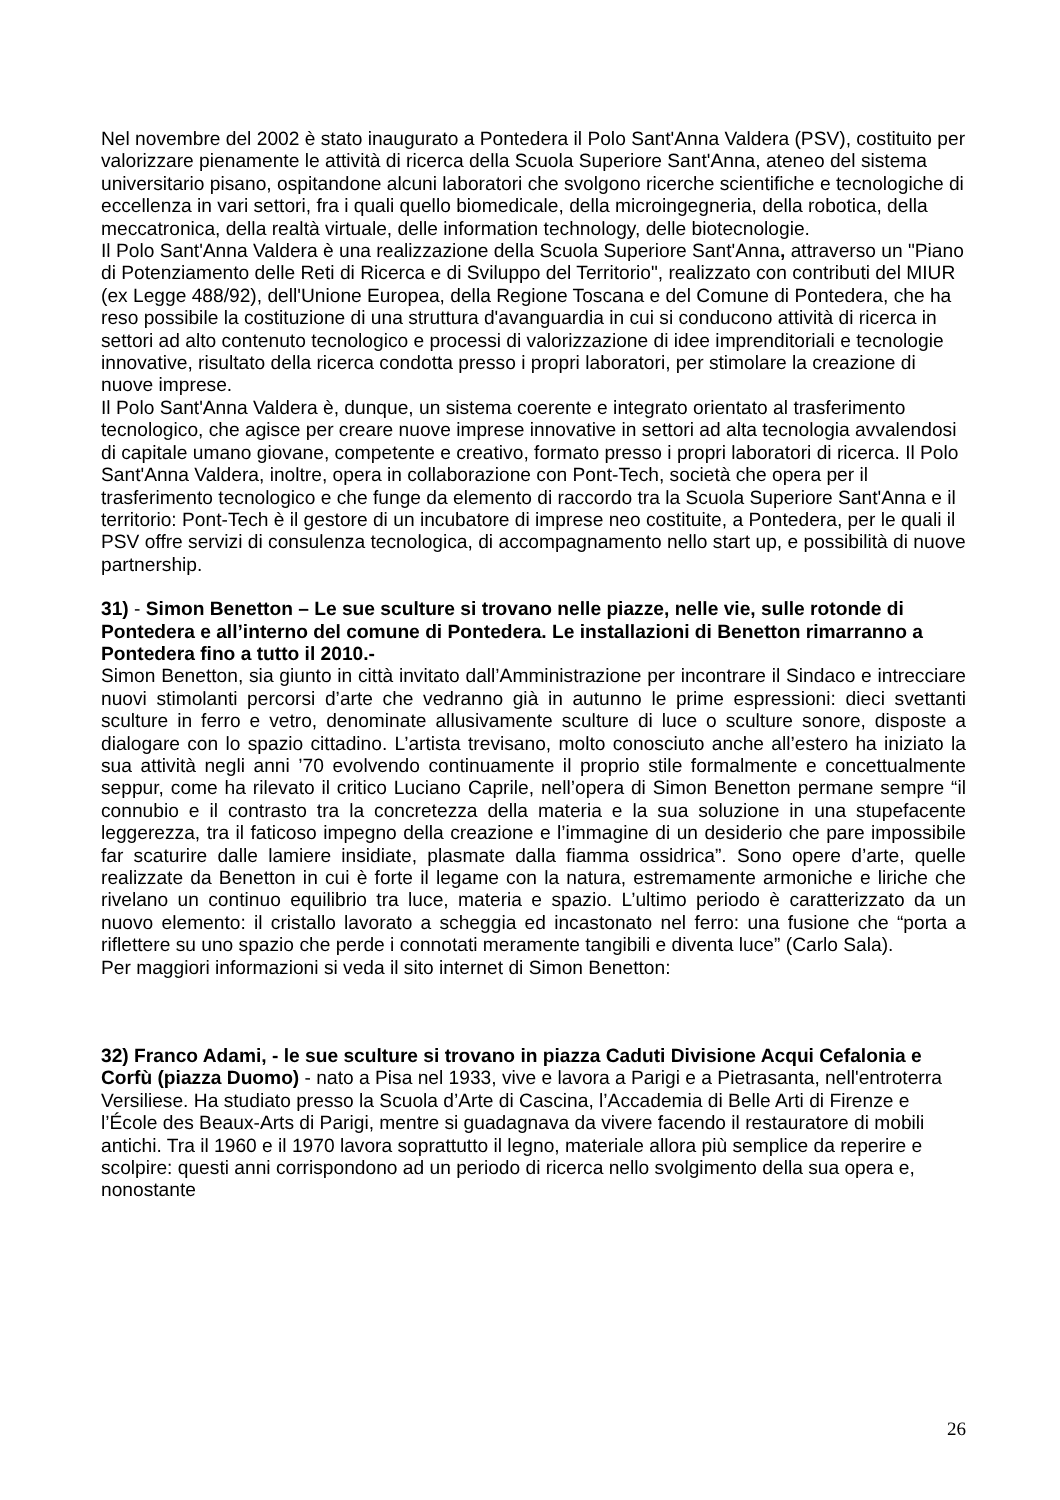Nel novembre del 2002 è stato inaugurato a Pontedera il Polo Sant'Anna Valdera (PSV), costituito per valorizzare pienamente le attività di ricerca della Scuola Superiore Sant'Anna, ateneo del sistema universitario pisano, ospitandone alcuni laboratori che svolgono ricerche scientifiche e tecnologiche di eccellenza in vari settori, fra i quali quello biomedicale, della microingegneria, della robotica, della meccatronica, della realtà virtuale, delle information technology, delle biotecnologie.
Il Polo Sant'Anna Valdera è una realizzazione della Scuola Superiore Sant'Anna, attraverso un "Piano di Potenziamento delle Reti di Ricerca e di Sviluppo del Territorio", realizzato con contributi del MIUR (ex Legge 488/92), dell'Unione Europea, della Regione Toscana e del Comune di Pontedera, che ha reso possibile la costituzione di una struttura d'avanguardia in cui si conducono attività di ricerca in settori ad alto contenuto tecnologico e processi di valorizzazione di idee imprenditoriali e tecnologie innovative, risultato della ricerca condotta presso i propri laboratori, per stimolare la creazione di nuove imprese.
Il Polo Sant'Anna Valdera è, dunque, un sistema coerente e integrato orientato al trasferimento tecnologico, che agisce per creare nuove imprese innovative in settori ad alta tecnologia avvalendosi di capitale umano giovane, competente e creativo, formato presso i propri laboratori di ricerca. Il Polo Sant'Anna Valdera, inoltre, opera in collaborazione con Pont-Tech, società che opera per il trasferimento tecnologico e che funge da elemento di raccordo tra la Scuola Superiore Sant'Anna e il territorio: Pont-Tech è il gestore di un incubatore di imprese neo costituite, a Pontedera, per le quali il PSV offre servizi di consulenza tecnologica, di accompagnamento nello start up, e possibilità di nuove partnership.
31) - Simon Benetton – Le sue sculture si trovano nelle piazze, nelle vie, sulle rotonde di Pontedera e all’interno del comune di Pontedera. Le installazioni di Benetton rimarranno a Pontedera fino a tutto il 2010.-
Simon Benetton, sia giunto in città invitato dall’Amministrazione per incontrare il Sindaco e intrecciare nuovi stimolanti percorsi d’arte che vedranno già in autunno le prime espressioni: dieci svettanti sculture in ferro e vetro, denominate allusivamente sculture di luce o sculture sonore, disposte a dialogare con lo spazio cittadino. L’artista trevisano, molto conosciuto anche all’estero ha iniziato la sua attività negli anni ’70 evolvendo continuamente il proprio stile formalmente e concettualmente seppur, come ha rilevato il critico Luciano Caprile, nell’opera di Simon Benetton permane sempre “il connubio e il contrasto tra la concretezza della materia e la sua soluzione in una stupefacente leggerezza, tra il faticoso impegno della creazione e l’immagine di un desiderio che pare impossibile far scaturire dalle lamiere insidiate, plasmate dalla fiamma ossidrica”. Sono opere d’arte, quelle realizzate da Benetton in cui è forte il legame con la natura, estremamente armoniche e liriche che rivelano un continuo equilibrio tra luce, materia e spazio. L’ultimo periodo è caratterizzato da un nuovo elemento: il cristallo lavorato a scheggia ed incastonato nel ferro: una fusione che “porta a riflettere su uno spazio che perde i connotati meramente tangibili e diventa luce” (Carlo Sala).
Per maggiori informazioni si veda il sito internet di Simon Benetton:
32) Franco Adami, - le sue sculture si trovano in piazza Caduti Divisione Acqui Cefalonia e Corfù (piazza Duomo) - nato a Pisa nel 1933, vive e lavora a Parigi e a Pietrasanta, nell'entroterra Versiliese. Ha studiato presso la Scuola d’Arte di Cascina, l’Accademia di Belle Arti di Firenze e l’École des Beaux-Arts di Parigi, mentre si guadagnava da vivere facendo il restauratore di mobili antichi. Tra il 1960 e il 1970 lavora soprattutto il legno, materiale allora più semplice da reperire e scolpire: questi anni corrispondono ad un periodo di ricerca nello svolgimento della sua opera e, nonostante
26